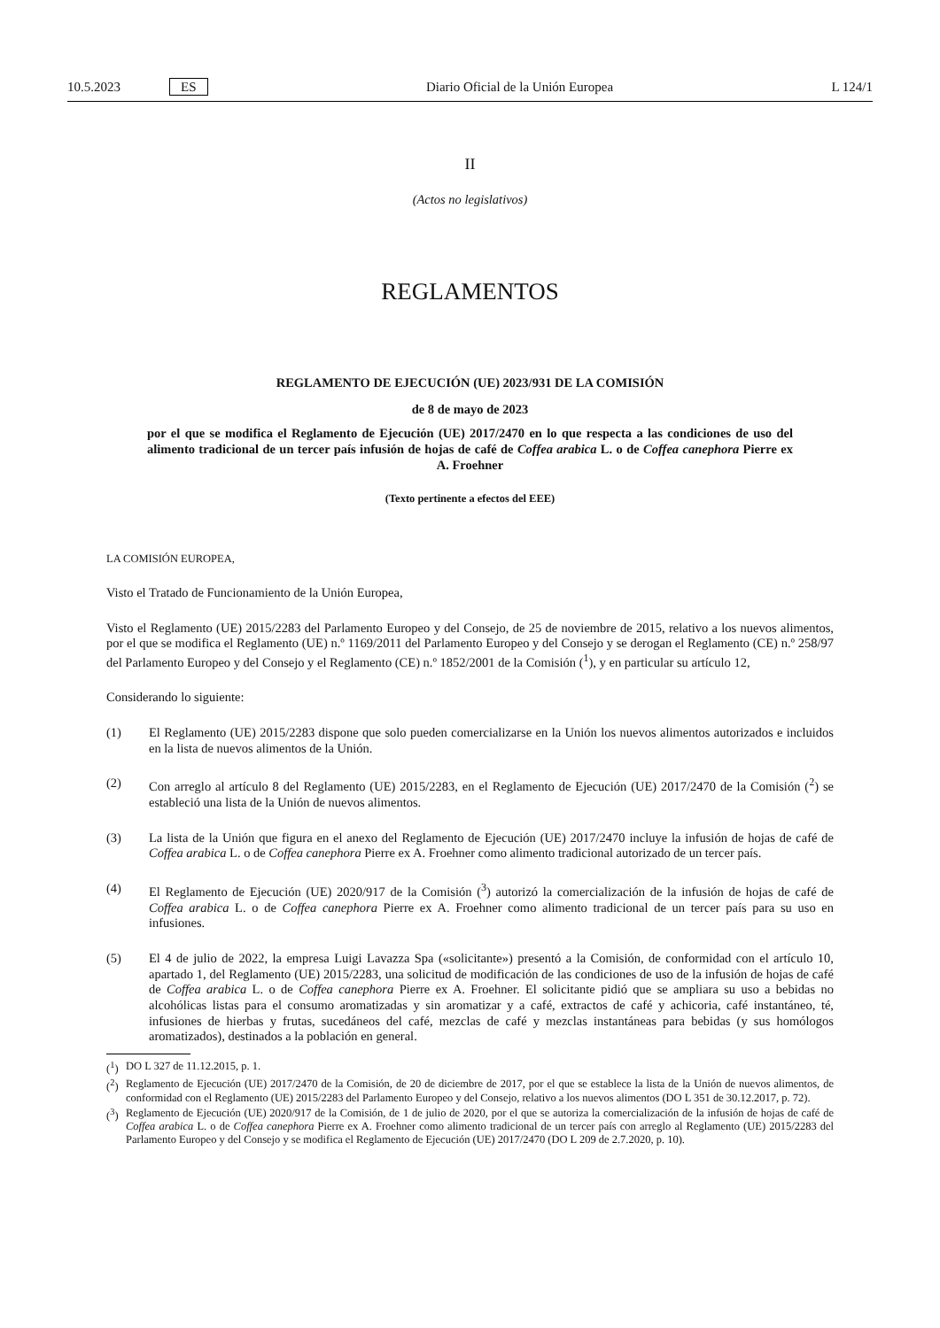10.5.2023 ES Diario Oficial de la Unión Europea L 124/1
II
(Actos no legislativos)
REGLAMENTOS
REGLAMENTO DE EJECUCIÓN (UE) 2023/931 DE LA COMISIÓN
de 8 de mayo de 2023
por el que se modifica el Reglamento de Ejecución (UE) 2017/2470 en lo que respecta a las condiciones de uso del alimento tradicional de un tercer país infusión de hojas de café de Coffea arabica L. o de Coffea canephora Pierre ex A. Froehner
(Texto pertinente a efectos del EEE)
LA COMISIÓN EUROPEA,
Visto el Tratado de Funcionamiento de la Unión Europea,
Visto el Reglamento (UE) 2015/2283 del Parlamento Europeo y del Consejo, de 25 de noviembre de 2015, relativo a los nuevos alimentos, por el que se modifica el Reglamento (UE) n.º 1169/2011 del Parlamento Europeo y del Consejo y se derogan el Reglamento (CE) n.º 258/97 del Parlamento Europeo y del Consejo y el Reglamento (CE) n.º 1852/2001 de la Comisión (<sup>1</sup>), y en particular su artículo 12,
Considerando lo siguiente:
(1) El Reglamento (UE) 2015/2283 dispone que solo pueden comercializarse en la Unión los nuevos alimentos autorizados e incluidos en la lista de nuevos alimentos de la Unión.
(2) Con arreglo al artículo 8 del Reglamento (UE) 2015/2283, en el Reglamento de Ejecución (UE) 2017/2470 de la Comisión (<sup>2</sup>) se estableció una lista de la Unión de nuevos alimentos.
(3) La lista de la Unión que figura en el anexo del Reglamento de Ejecución (UE) 2017/2470 incluye la infusión de hojas de café de Coffea arabica L. o de Coffea canephora Pierre ex A. Froehner como alimento tradicional autorizado de un tercer país.
(4) El Reglamento de Ejecución (UE) 2020/917 de la Comisión (<sup>3</sup>) autorizó la comercialización de la infusión de hojas de café de Coffea arabica L. o de Coffea canephora Pierre ex A. Froehner como alimento tradicional de un tercer país para su uso en infusiones.
(5) El 4 de julio de 2022, la empresa Luigi Lavazza Spa («solicitante») presentó a la Comisión, de conformidad con el artículo 10, apartado 1, del Reglamento (UE) 2015/2283, una solicitud de modificación de las condiciones de uso de la infusión de hojas de café de Coffea arabica L. o de Coffea canephora Pierre ex A. Froehner. El solicitante pidió que se ampliara su uso a bebidas no alcohólicas listas para el consumo aromatizadas y sin aromatizar y a café, extractos de café y achicoria, café instantáneo, té, infusiones de hierbas y frutas, sucedáneos del café, mezclas de café y mezclas instantáneas para bebidas (y sus homólogos aromatizados), destinados a la población en general.
(<sup>1</sup>) DO L 327 de 11.12.2015, p. 1.
(<sup>2</sup>) Reglamento de Ejecución (UE) 2017/2470 de la Comisión, de 20 de diciembre de 2017, por el que se establece la lista de la Unión de nuevos alimentos, de conformidad con el Reglamento (UE) 2015/2283 del Parlamento Europeo y del Consejo, relativo a los nuevos alimentos (DO L 351 de 30.12.2017, p. 72).
(<sup>3</sup>) Reglamento de Ejecución (UE) 2020/917 de la Comisión, de 1 de julio de 2020, por el que se autoriza la comercialización de la infusión de hojas de café de Coffea arabica L. o de Coffea canephora Pierre ex A. Froehner como alimento tradicional de un tercer país con arreglo al Reglamento (UE) 2015/2283 del Parlamento Europeo y del Consejo y se modifica el Reglamento de Ejecución (UE) 2017/2470 (DO L 209 de 2.7.2020, p. 10).